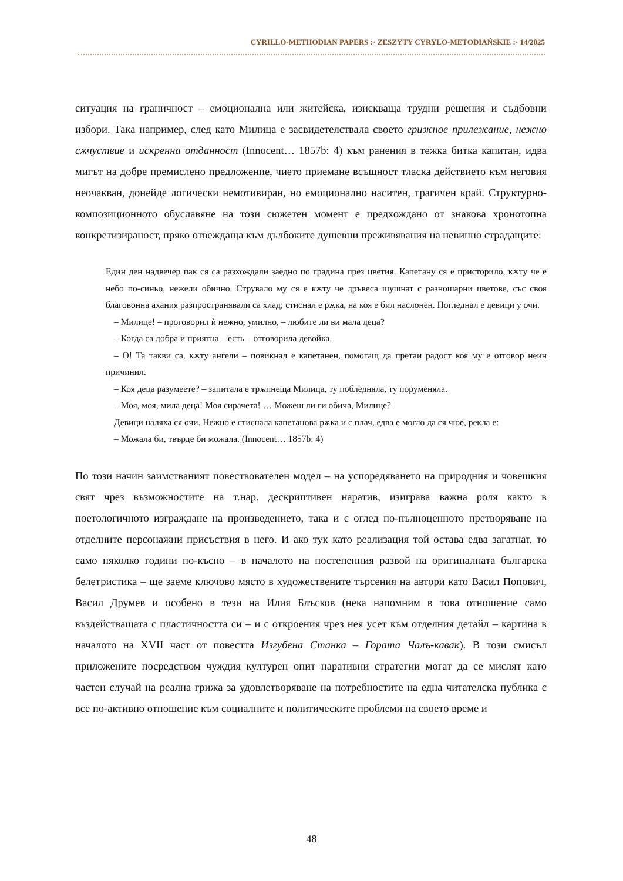CYRILLO-METHODIAN PAPERS :· ZESZYTY CYRYLO-METODIAŃSKIE :· 14/2025
ситуация на граничност – емоционална или житейска, изискваща трудни решения и съдбовни избори. Така например, след като Милица е засвидетелствала своето грижное прилежание, нежно сѫчуствие и искренна отданност (Innocent… 1857b: 4) към ранения в тежка битка капитан, идва мигът на добре премислено предложение, чието приемане всъщност тласка действието към неговия неочакван, донейде логически немотивиран, но емоционално наситен, трагичен край. Структурно-композиционното обуславяне на този сюжетен момент е предхождано от знакова хронотопна конкретизираност, пряко отвеждаща към дълбоките душевни преживявания на невинно страдащите:
Един ден надвечер пак ся са разхождали заедно по градина през цветия. Капетану ся е присторило, кѫту че е небо по-синьо, нежели обично. Струвало му ся е кѫту че дръвеса шушнат с разношарни цветове, със своя благовонна ахания разпространявали са хлад; стиснал е рѫка, на коя е бил наслонен. Погледнал е девици у очи.
– Милице! – проговорил ѝ нежно, умилно, – любите ли ви мала деца?
– Когда са добра и приятна – есть – отговорила девойка.
– О! Та такви са, кѫту ангели – повикнал е капетанен, помогащ да претаи радост коя му е отговор неин причинил.
– Коя деца разумеете? – запитала е трѫпнеща Милица, ту побледняла, ту поруменяла.
– Моя, моя, мила деца! Моя сирачета! … Можеш ли ги обича, Милице?
Девици наляха ся очи. Нежно е стиснала капетанова рѫка и с плач, едва е могло да ся чюе, рекла е:
– Можала би, твърде би можала. (Innocent… 1857b: 4)
По този начин заимстваният повествователен модел – на успоредяването на природния и човешкия свят чрез възможностите на т.нар. дескриптивен наратив, изиграва важна роля както в поетологичното изграждане на произведението, така и с оглед по-пълноценното претворяване на отделните персонажни присъствия в него. И ако тук като реализация той остава едва загатнат, то само няколко години по-късно – в началото на постепенния развой на оригиналната българска белетристика – ще заеме ключово място в художествените търсения на автори като Васил Попович, Васил Друмев и особено в тези на Илия Блъсков (нека напомним в това отношение само въздействащата с пластичността си – и с откроения чрез нея усет към отделния детайл – картина в началото на XVII част от повестта Изгубена Станка – Гората Чалъ-кавак). В този смисъл приложените посредством чуждия културен опит наративни стратегии могат да се мислят като частен случай на реална грижа за удовлетворяване на потребностите на една читателска публика с все по-активно отношение към социалните и политическите проблеми на своето време и
48